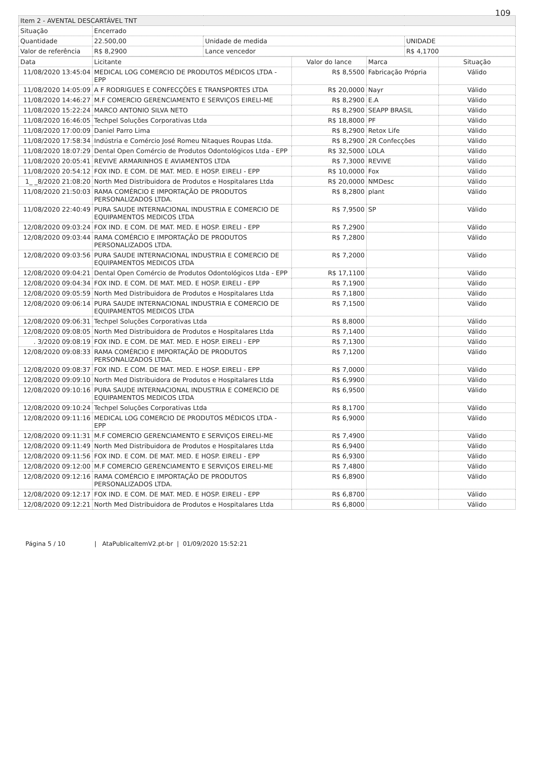109
| Item 2 - AVENTAL DESCARTÁVEL TNT | | | |
| Situação | Encerrado | | |
| Quantidade | 22.500,00 | Unidade de medida | UNIDADE |
| Valor de referência | R$ 8,2900 | Lance vencedor | R$ 4,1700 |
| Data | Licitante | Valor do lance | Marca | Situação |
| --- | --- | --- | --- | --- |
| 11/08/2020 13:45:04 | MEDICAL LOG COMERCIO DE PRODUTOS MÉDICOS LTDA - EPP | R$ 8,5500 | Fabricação Própria | Válido |
| 11/08/2020 14:05:09 | A F RODRIGUES E CONFECÇÕES E TRANSPORTES LTDA | R$ 20,0000 | Nayr | Válido |
| 11/08/2020 14:46:27 | M.F COMERCIO GERENCIAMENTO E SERVIÇOS EIRELI-ME | R$ 8,2900 | E.A | Válido |
| 11/08/2020 15:22:24 | MARCO ANTONIO SILVA NETO | R$ 8,2900 | SEAPP BRASIL | Válido |
| 11/08/2020 16:46:05 | Techpel Soluções Corporativas Ltda | R$ 18,8000 | PF | Válido |
| 11/08/2020 17:00:09 | Daniel Parro Lima | R$ 8,2900 | Retox Life | Válido |
| 11/08/2020 17:58:34 | Indústria e Comércio José Romeu Nitaques Roupas Ltda. | R$ 8,2900 | 2R Confecções | Válido |
| 11/08/2020 18:07:29 | Dental Open Comércio de Produtos Odontológicos Ltda - EPP | R$ 32,5000 | LOLA | Válido |
| 11/08/2020 20:05:41 | REVIVE ARMARINHOS E AVIAMENTOS LTDA | R$ 7,3000 | REVIVE | Válido |
| 11/08/2020 20:54:12 | FOX IND. E COM. DE MAT. MED. E HOSP. EIRELI - EPP | R$ 10,0000 | Fox | Válido |
| 1_ _8/2020 21:08:20 | North Med Distribuidora de Produtos e Hospitalares Ltda | R$ 20,0000 | NMDesc | Válido |
| 11/08/2020 21:50:03 | RAMA COMÉRCIO E IMPORTAÇÃO DE PRODUTOS PERSONALIZADOS LTDA. | R$ 8,2800 | plant | Válido |
| 11/08/2020 22:40:49 | PURA SAUDE INTERNACIONAL INDUSTRIA E COMERCIO DE EQUIPAMENTOS MEDICOS LTDA | R$ 7,9500 | SP | Válido |
| 12/08/2020 09:03:24 | FOX IND. E COM. DE MAT. MED. E HOSP. EIRELI - EPP | R$ 7,2900 | | Válido |
| 12/08/2020 09:03:44 | RAMA COMÉRCIO E IMPORTAÇÃO DE PRODUTOS PERSONALIZADOS LTDA. | R$ 7,2800 | | Válido |
| 12/08/2020 09:03:56 | PURA SAUDE INTERNACIONAL INDUSTRIA E COMERCIO DE EQUIPAMENTOS MEDICOS LTDA | R$ 7,2000 | | Válido |
| 12/08/2020 09:04:21 | Dental Open Comércio de Produtos Odontológicos Ltda - EPP | R$ 17,1100 | | Válido |
| 12/08/2020 09:04:34 | FOX IND. E COM. DE MAT. MED. E HOSP. EIRELI - EPP | R$ 7,1900 | | Válido |
| 12/08/2020 09:05:59 | North Med Distribuidora de Produtos e Hospitalares Ltda | R$ 7,1800 | | Válido |
| 12/08/2020 09:06:14 | PURA SAUDE INTERNACIONAL INDUSTRIA E COMERCIO DE EQUIPAMENTOS MEDICOS LTDA | R$ 7,1500 | | Válido |
| 12/08/2020 09:06:31 | Techpel Soluções Corporativas Ltda | R$ 8,8000 | | Válido |
| 12/08/2020 09:08:05 | North Med Distribuidora de Produtos e Hospitalares Ltda | R$ 7,1400 | | Válido |
| . 3/2020 09:08:19 | FOX IND. E COM. DE MAT. MED. E HOSP. EIRELI - EPP | R$ 7,1300 | | Válido |
| 12/08/2020 09:08:33 | RAMA COMÉRCIO E IMPORTAÇÃO DE PRODUTOS PERSONALIZADOS LTDA. | R$ 7,1200 | | Válido |
| 12/08/2020 09:08:37 | FOX IND. E COM. DE MAT. MED. E HOSP. EIRELI - EPP | R$ 7,0000 | | Válido |
| 12/08/2020 09:09:10 | North Med Distribuidora de Produtos e Hospitalares Ltda | R$ 6,9900 | | Válido |
| 12/08/2020 09:10:16 | PURA SAUDE INTERNACIONAL INDUSTRIA E COMERCIO DE EQUIPAMENTOS MEDICOS LTDA | R$ 6,9500 | | Válido |
| 12/08/2020 09:10:24 | Techpel Soluções Corporativas Ltda | R$ 8,1700 | | Válido |
| 12/08/2020 09:11:16 | MEDICAL LOG COMERCIO DE PRODUTOS MÉDICOS LTDA - EPP | R$ 6,9000 | | Válido |
| 12/08/2020 09:11:31 | M.F COMERCIO GERENCIAMENTO E SERVIÇOS EIRELI-ME | R$ 7,4900 | | Válido |
| 12/08/2020 09:11:49 | North Med Distribuidora de Produtos e Hospitalares Ltda | R$ 6,9400 | | Válido |
| 12/08/2020 09:11:56 | FOX IND. E COM. DE MAT. MED. E HOSP. EIRELI - EPP | R$ 6,9300 | | Válido |
| 12/08/2020 09:12:00 | M.F COMERCIO GERENCIAMENTO E SERVIÇOS EIRELI-ME | R$ 7,4800 | | Válido |
| 12/08/2020 09:12:16 | RAMA COMÉRCIO E IMPORTAÇÃO DE PRODUTOS PERSONALIZADOS LTDA. | R$ 6,8900 | | Válido |
| 12/08/2020 09:12:17 | FOX IND. E COM. DE MAT. MED. E HOSP. EIRELI - EPP | R$ 6,8700 | | Válido |
| 12/08/2020 09:12:21 | North Med Distribuidora de Produtos e Hospitalares Ltda | R$ 6,8000 | | Válido |
Página 5 / 10 | AtaPublicaItemV2.pt-br | 01/09/2020 15:52:21